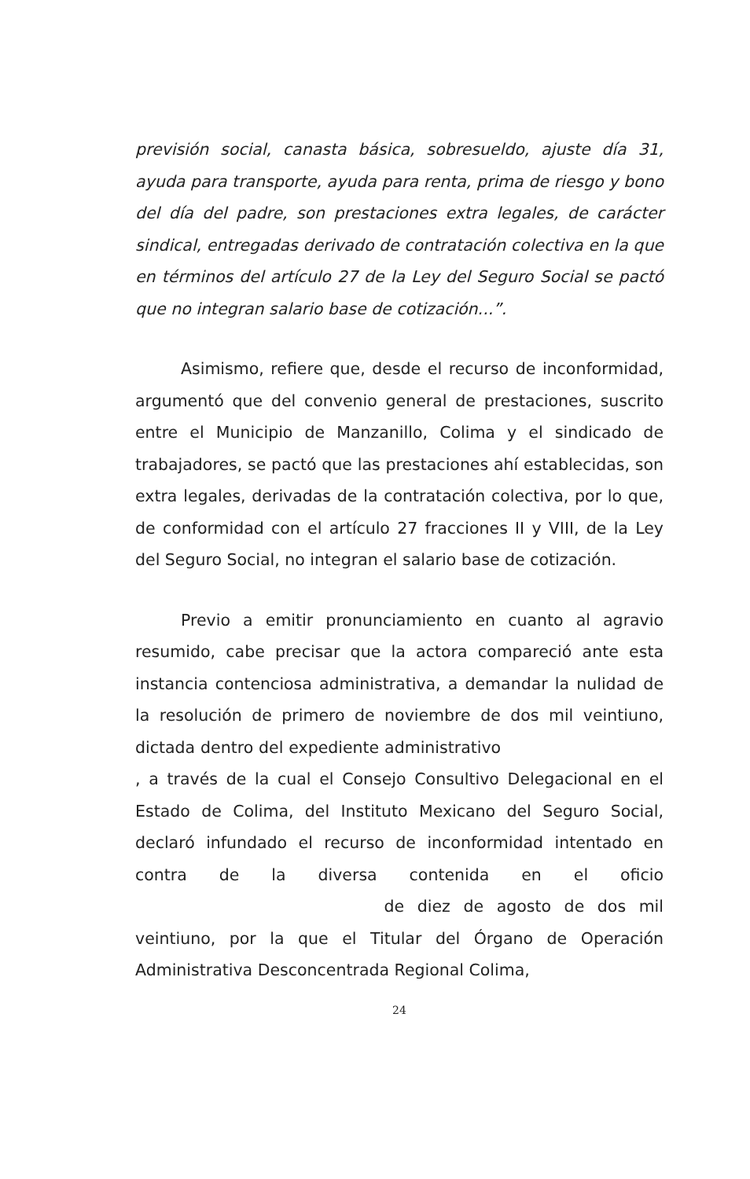previsión social, canasta básica, sobresueldo, ajuste día 31, ayuda para transporte, ayuda para renta, prima de riesgo y bono del día del padre, son prestaciones extra legales, de carácter sindical, entregadas derivado de contratación colectiva en la que en términos del artículo 27 de la Ley del Seguro Social se pactó que no integran salario base de cotización...”.
Asimismo, refiere que, desde el recurso de inconformidad, argumentó que del convenio general de prestaciones, suscrito entre el Municipio de Manzanillo, Colima y el sindicado de trabajadores, se pactó que las prestaciones ahí establecidas, son extra legales, derivadas de la contratación colectiva, por lo que, de conformidad con el artículo 27 fracciones II y VIII, de la Ley del Seguro Social, no integran el salario base de cotización.
Previo a emitir pronunciamiento en cuanto al agravio resumido, cabe precisar que la actora compareció ante esta instancia contenciosa administrativa, a demandar la nulidad de la resolución de primero de noviembre de dos mil veintiuno, dictada dentro del expediente administrativo , a través de la cual el Consejo Consultivo Delegacional en el Estado de Colima, del Instituto Mexicano del Seguro Social, declaró infundado el recurso de inconformidad intentado en contra de la diversa contenida en el oficio de diez de agosto de dos mil veintiuno, por la que el Titular del Órgano de Operación Administrativa Desconcentrada Regional Colima,
24